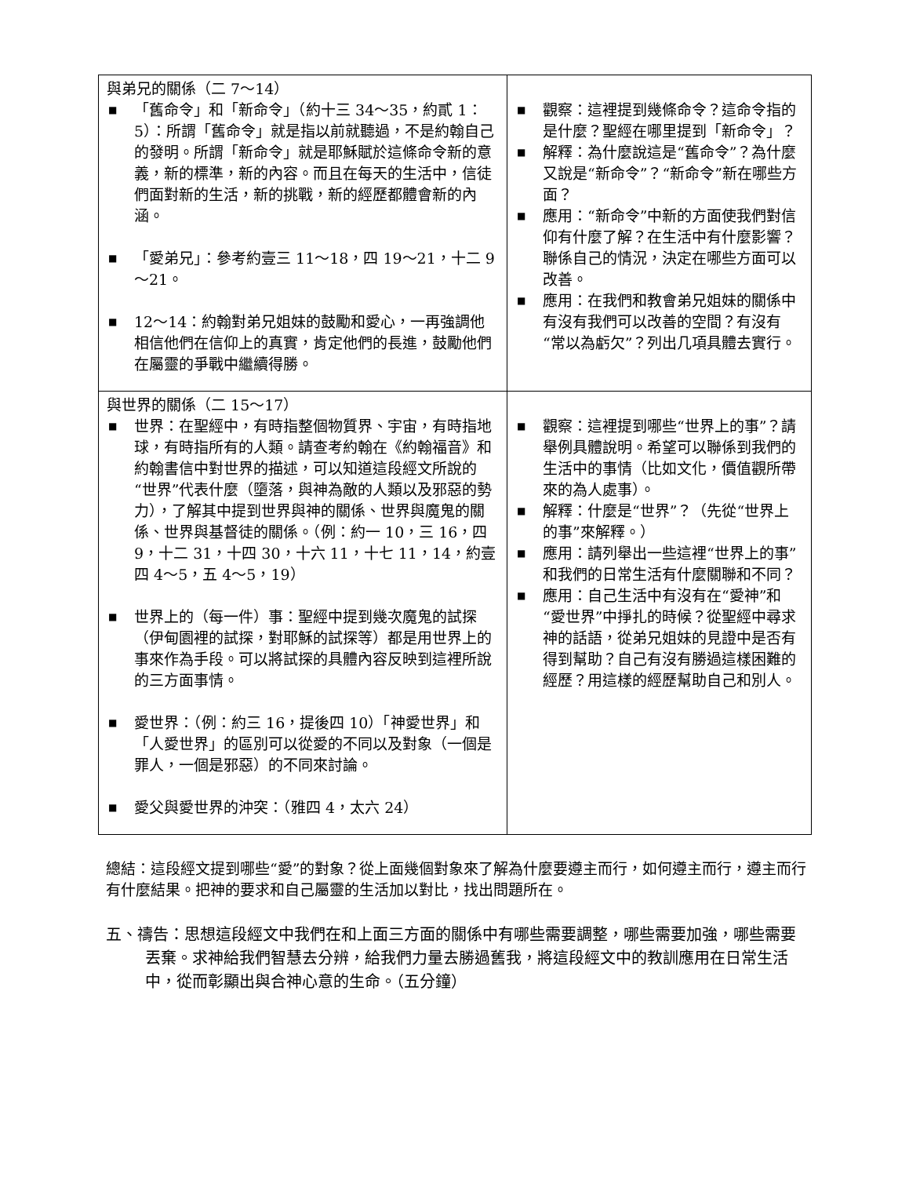| 與弟兄的關係（二 7～14） ■ 「舊命令」和「新命令」（約十三 34～35，約貳 1：5）：所謂「舊命令」就是指以前就聽過，不是約翰自己的發明。所謂「新命令」就是耶穌賦於這條命令新的意義，新的標準，新的內容。而且在每天的生活中，信徒們面對新的生活，新的挑戰，新的經歷都體會新的內涵。 ■ 「愛弟兄」：參考約壹三 11～18，四 19～21，十二 9～21。 ■ 12～14：約翰對弟兄姐妹的鼓勵和愛心，一再強調他相信他們在信仰上的真實，肯定他們的長進，鼓勵他們在屬靈的爭戰中繼續得勝。 | ■ 觀察：這裡提到幾條命令？這命令指的是什麼？聖經在哪里提到「新命令」？ ■ 解釋：為什麼說這是“舊命令”？為什麼又說是“新命令”？“新命令”新在哪些方面？ ■ 應用：“新命令”中新的方面使我們對信仰有什麼了解？在生活中有什麼影響？聯係自己的情況，決定在哪些方面可以改善。 ■ 應用：在我們和教會弟兄姐妹的關係中有沒有我們可以改善的空間？有沒有“常以為虧欠”？列出几項具體去實行。 |
| 與世界的關係（二 15～17） ■ 世界：在聖經中，有時指整個物質界、宇宙，有時指地球，有時指所有的人類。請查考約翰在《約翰福音》和約翰書信中對世界的描述，可以知道這段經文所說的“世界”代表什麼（墮落，與神為敵的人類以及邪惡的勢力），了解其中提到世界與神的關係、世界與魔鬼的關係、世界與基督徒的關係。（例：約一 10，三 16，四 9，十二 31，十四 30，十六 11，十七 11，14，約壹四 4～5，五 4～5，19） ■ 世界上的（每一件）事：聖經中提到幾次魔鬼的試探（伊甸園裡的試探，對耶穌的試探等）都是用世界上的事來作為手段。可以將試探的具體內容反映到這裡所說的三方面事情。 ■ 愛世界：（例：約三 16，提後四 10）「神愛世界」和「人愛世界」的區別可以從愛的不同以及對象（一個是罪人，一個是邪惡）的不同來討論。 ■ 愛父與愛世界的沖突：（雅四 4，太六 24） | ■ 觀察：這裡提到哪些“世界上的事”？請舉例具體說明。希望可以聯係到我們的生活中的事情（比如文化，價值觀所帶來的為人處事）。 ■ 解釋：什麼是“世界”？（先從“世界上的事”來解釋。） ■ 應用：請列舉出一些這裡“世界上的事”和我們的日常生活有什麼關聯和不同？ ■ 應用：自己生活中有沒有在“愛神”和“愛世界”中掙扎的時候？從聖經中尋求神的話語，從弟兄姐妹的見證中是否有得到幫助？自己有沒有勝過這樣困難的經歷？用這樣的經歷幫助自己和別人。 |
總結：這段經文提到哪些“愛”的對象？從上面幾個對象來了解為什麼要遵主而行，如何遵主而行，遵主而行有什麼結果。把神的要求和自己屬靈的生活加以對比，找出問題所在。
五、禱告：思想這段經文中我們在和上面三方面的關係中有哪些需要調整，哪些需要加強，哪些需要丟棄。求神給我們智慧去分辨，給我們力量去勝過舊我，將這段經文中的教訓應用在日常生活中，從而彰顯出與合神心意的生命。（五分鐘）